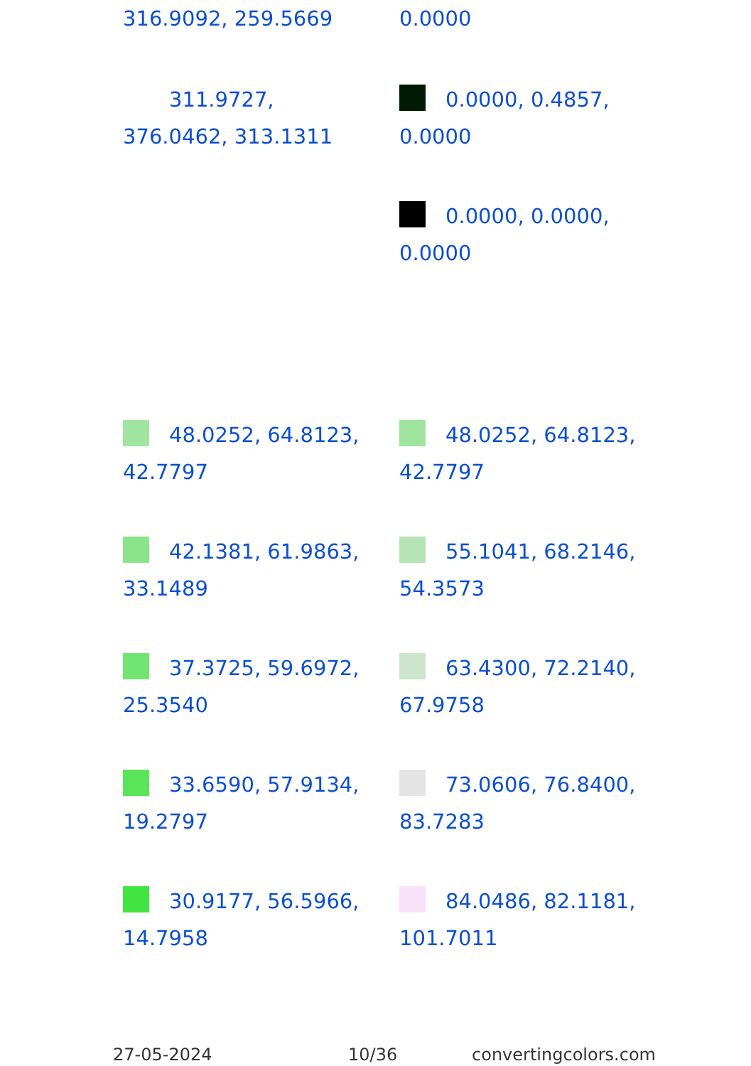316.9092, 259.5669 0.0000
311.9727, 376.0462, 313.1311
0.0000, 0.4857, 0.0000
0.0000, 0.0000, 0.0000
48.0252, 64.8123, 42.7797
48.0252, 64.8123, 42.7797
42.1381, 61.9863, 33.1489
55.1041, 68.2146, 54.3573
37.3725, 59.6972, 25.3540
63.4300, 72.2140, 67.9758
33.6590, 57.9134, 19.2797
73.0606, 76.8400, 83.7283
30.9177, 56.5966, 14.7958
84.0486, 82.1181, 101.7011
27-05-2024 10/36 convertingcolors.com